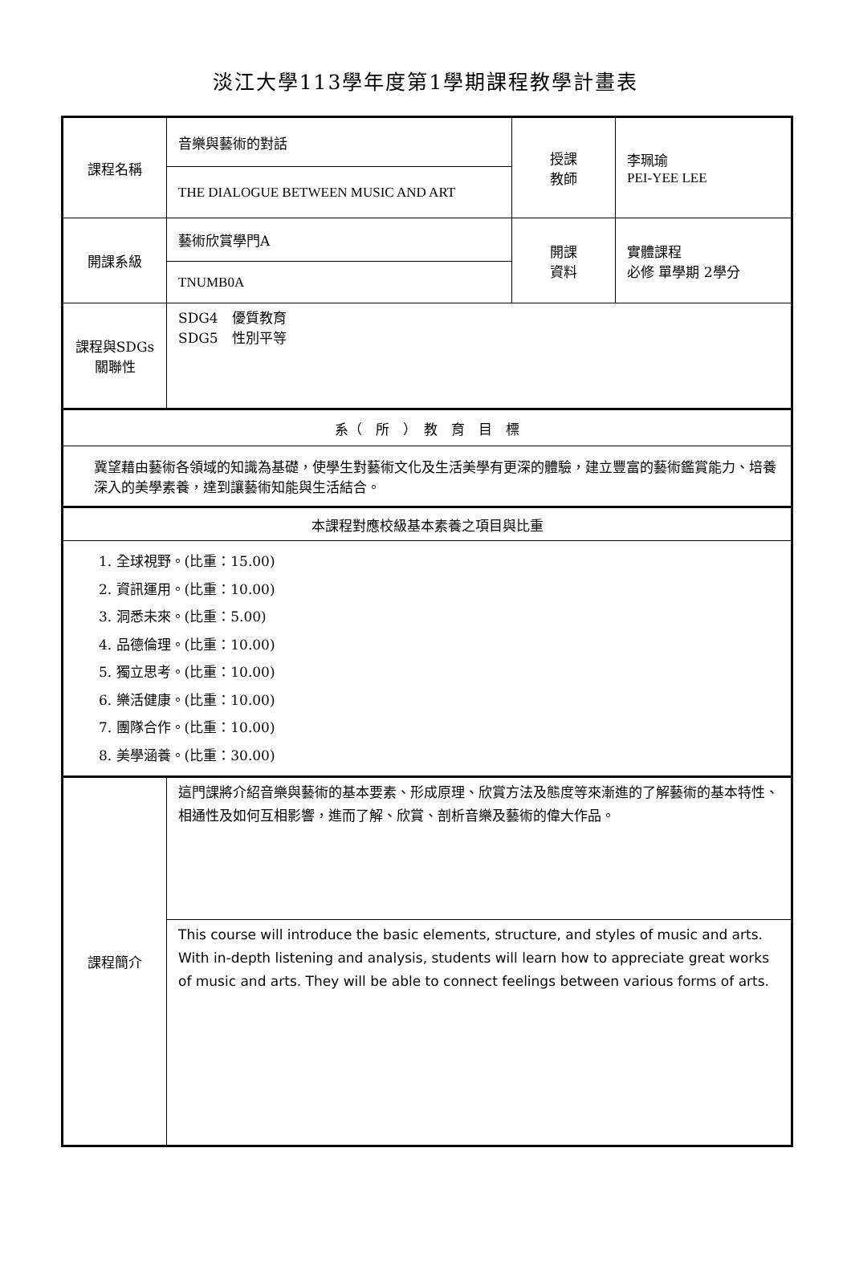淡江大學113學年度第1學期課程教學計畫表
| 課程名稱 | 音樂與藝術的對話 | 授課 教師 | 李珮瑜 PEI-YEE LEE |
| | THE DIALOGUE BETWEEN MUSIC AND ART | | |
| 開課系級 | 藝術欣賞學門A | 開課 資料 | 實體課程 必修 單學期 2學分 |
| | TNUMB0A | | |
| 課程與SDGs 關聯性 | SDG4 優質教育 SDG5 性別平等 | | |
| 系（ 所 ） 教 育 目 標 | | | |
| 冀望藉由藝術各領域的知識為基礎，使學生對藝術文化及生活美學有更深的體驗，建立豐富的藝術鑑賞能力、培養深入的美學素養，達到讓藝術知能與生活結合。 | | | |
| 本課程對應校級基本素養之項目與比重 | | | |
| 1. 全球視野。(比重：15.00) 2. 資訊運用。(比重：10.00) 3. 洞悉未來。(比重：5.00) 4. 品德倫理。(比重：10.00) 5. 獨立思考。(比重：10.00) 6. 樂活健康。(比重：10.00) 7. 團隊合作。(比重：10.00) 8. 美學涵養。(比重：30.00) | | | |
| 課程簡介 | 這門課將介紹音樂與藝術的基本要素、形成原理、欣賞方法及態度等來漸進的了解藝術的基本特性、相通性及如何互相影響，進而了解、欣賞、剖析音樂及藝術的偉大作品。 | | |
| | This course will introduce the basic elements, structure, and styles of music and arts. With in-depth listening and analysis, students will learn how to appreciate great works of music and arts. They will be able to connect feelings between various forms of arts. | | |